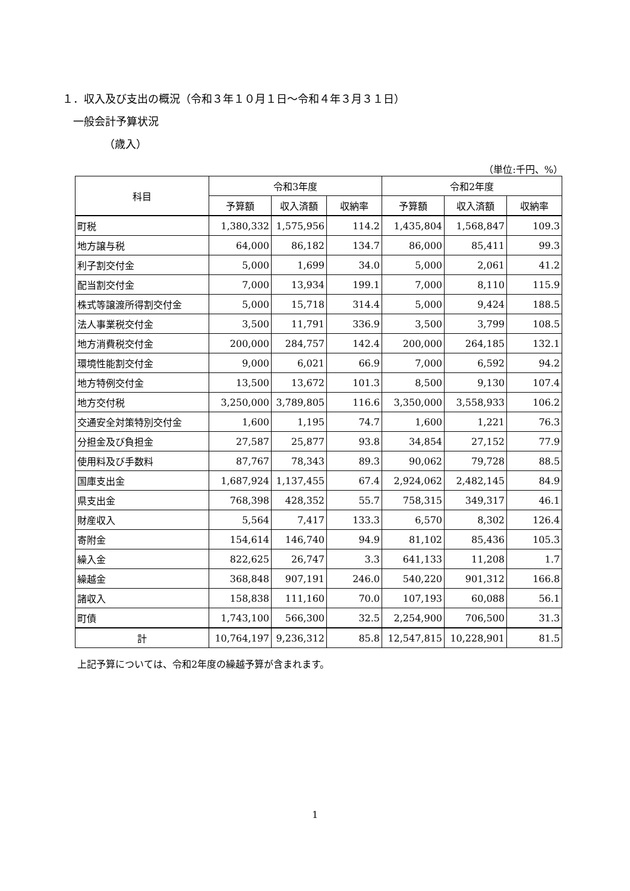１．収入及び支出の概況（令和３年１０月１日～令和４年３月３１日）
一般会計予算状況
（歳入）
（単位:千円、%）
| 科目 | 令和3年度 | | | 令和2年度 | | |
| --- | --- | --- | --- | --- | --- | --- |
| | 予算額 | 収入済額 | 収納率 | 予算額 | 収入済額 | 収納率 |
| 町税 | 1,380,332 | 1,575,956 | 114.2 | 1,435,804 | 1,568,847 | 109.3 |
| 地方譲与税 | 64,000 | 86,182 | 134.7 | 86,000 | 85,411 | 99.3 |
| 利子割交付金 | 5,000 | 1,699 | 34.0 | 5,000 | 2,061 | 41.2 |
| 配当割交付金 | 7,000 | 13,934 | 199.1 | 7,000 | 8,110 | 115.9 |
| 株式等譲渡所得割交付金 | 5,000 | 15,718 | 314.4 | 5,000 | 9,424 | 188.5 |
| 法人事業税交付金 | 3,500 | 11,791 | 336.9 | 3,500 | 3,799 | 108.5 |
| 地方消費税交付金 | 200,000 | 284,757 | 142.4 | 200,000 | 264,185 | 132.1 |
| 環境性能割交付金 | 9,000 | 6,021 | 66.9 | 7,000 | 6,592 | 94.2 |
| 地方特例交付金 | 13,500 | 13,672 | 101.3 | 8,500 | 9,130 | 107.4 |
| 地方交付税 | 3,250,000 | 3,789,805 | 116.6 | 3,350,000 | 3,558,933 | 106.2 |
| 交通安全対策特別交付金 | 1,600 | 1,195 | 74.7 | 1,600 | 1,221 | 76.3 |
| 分担金及び負担金 | 27,587 | 25,877 | 93.8 | 34,854 | 27,152 | 77.9 |
| 使用料及び手数料 | 87,767 | 78,343 | 89.3 | 90,062 | 79,728 | 88.5 |
| 国庫支出金 | 1,687,924 | 1,137,455 | 67.4 | 2,924,062 | 2,482,145 | 84.9 |
| 県支出金 | 768,398 | 428,352 | 55.7 | 758,315 | 349,317 | 46.1 |
| 財産収入 | 5,564 | 7,417 | 133.3 | 6,570 | 8,302 | 126.4 |
| 寄附金 | 154,614 | 146,740 | 94.9 | 81,102 | 85,436 | 105.3 |
| 繰入金 | 822,625 | 26,747 | 3.3 | 641,133 | 11,208 | 1.7 |
| 繰越金 | 368,848 | 907,191 | 246.0 | 540,220 | 901,312 | 166.8 |
| 諸収入 | 158,838 | 111,160 | 70.0 | 107,193 | 60,088 | 56.1 |
| 町債 | 1,743,100 | 566,300 | 32.5 | 2,254,900 | 706,500 | 31.3 |
| 計 | 10,764,197 | 9,236,312 | 85.8 | 12,547,815 | 10,228,901 | 81.5 |
上記予算については、令和2年度の繰越予算が含まれます。
1